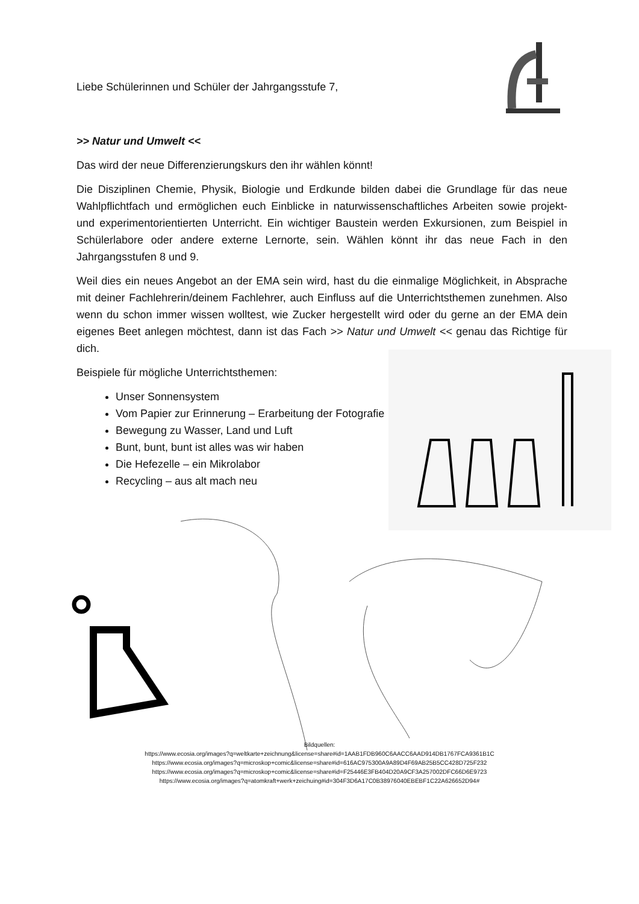Liebe Schülerinnen und Schüler der Jahrgangsstufe 7,
>> Natur und Umwelt <<
Das wird der neue Differenzierungskurs den ihr wählen könnt!
Die Disziplinen Chemie, Physik, Biologie und Erdkunde bilden dabei die Grundlage für das neue Wahlpflichtfach und ermöglichen euch Einblicke in naturwissenschaftliches Arbeiten sowie projekt- und experimentorientierten Unterricht. Ein wichtiger Baustein werden Exkursionen, zum Beispiel in Schülerlabore oder andere externe Lernorte, sein. Wählen könnt ihr das neue Fach in den Jahrgangsstufen 8 und 9.
Weil dies ein neues Angebot an der EMA sein wird, hast du die einmalige Möglichkeit, in Absprache mit deiner Fachlehrerin/deinem Fachlehrer, auch Einfluss auf die Unterrichtsthemen zunehmen. Also wenn du schon immer wissen wolltest, wie Zucker hergestellt wird oder du gerne an der EMA dein eigenes Beet anlegen möchtest, dann ist das Fach >> Natur und Umwelt << genau das Richtige für dich.
Beispiele für mögliche Unterrichtsthemen:
Unser Sonnensystem
Vom Papier zur Erinnerung – Erarbeitung der Fotografie
Bewegung zu Wasser, Land und Luft
Bunt, bunt, bunt ist alles was wir haben
Die Hefezelle – ein Mikrolabor
Recycling – aus alt mach neu
Bildquellen:
https://www.ecosia.org/images?q=weltkarte+zeichnung&license=share#id=1AAB1FDB960C6AACC6AAD914DB1767FCA9361B1C
https://www.ecosia.org/images?q=microskop+comic&license=share#id=616AC975300A9A89D4F69AB25B5CC428D725F232
https://www.ecosia.org/images?q=microskop+comic&license=share#id=F25446E3FB404D20A9CF3A257002DFC66D6E9723
https://www.ecosia.org/images?q=atomkraft+werk+zeichuing#id=304F3D6A17C0B38976040EBEBF1C22A626652D94#